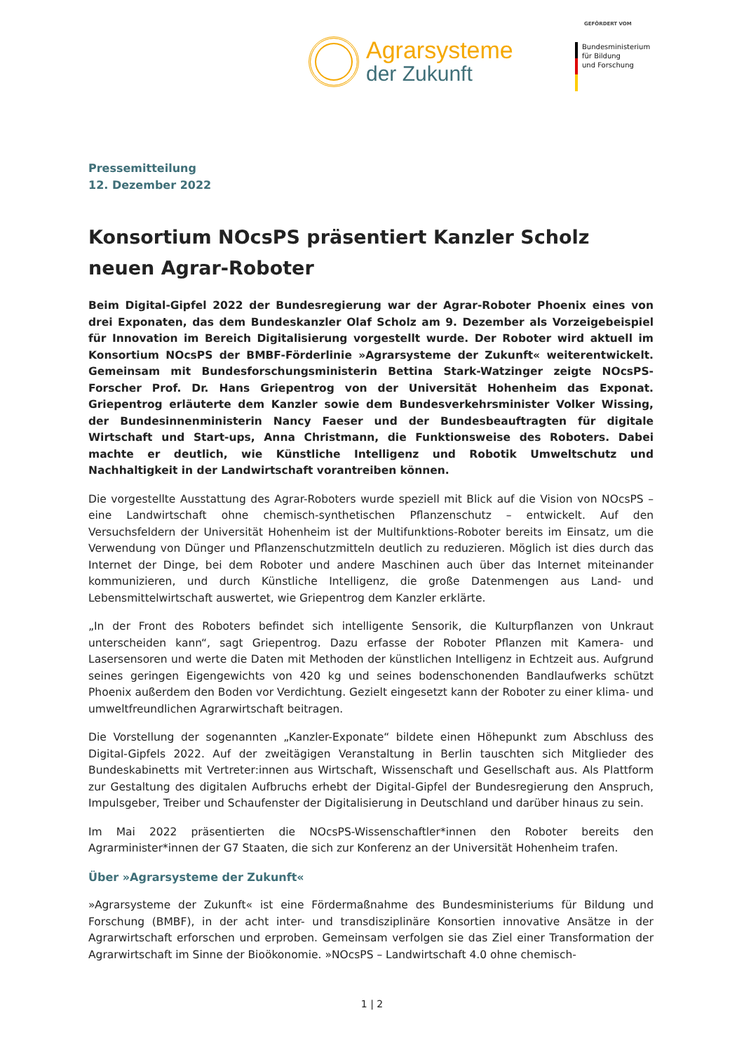Agrarsysteme
der Zukunft
GEFÖRDERT VOM
Bundesministerium
für Bildung
und Forschung
Pressemitteilung
12. Dezember 2022
Konsortium NOcsPS präsentiert Kanzler Scholz neuen Agrar-Roboter
Beim Digital-Gipfel 2022 der Bundesregierung war der Agrar-Roboter Phoenix eines von drei Exponaten, das dem Bundeskanzler Olaf Scholz am 9. Dezember als Vorzeigebeispiel für Innovation im Bereich Digitalisierung vorgestellt wurde. Der Roboter wird aktuell im Konsortium NOcsPS der BMBF-Förderlinie »Agrarsysteme der Zukunft« weiterentwickelt. Gemeinsam mit Bundesforschungsministerin Bettina Stark-Watzinger zeigte NOcsPS-Forscher Prof. Dr. Hans Griepentrog von der Universität Hohenheim das Exponat. Griepentrog erläuterte dem Kanzler sowie dem Bundesverkehrsminister Volker Wissing, der Bundesinnenministerin Nancy Faeser und der Bundesbeauftragten für digitale Wirtschaft und Start-ups, Anna Christmann, die Funktionsweise des Roboters. Dabei machte er deutlich, wie Künstliche Intelligenz und Robotik Umweltschutz und Nachhaltigkeit in der Landwirtschaft vorantreiben können.
Die vorgestellte Ausstattung des Agrar-Roboters wurde speziell mit Blick auf die Vision von NOcsPS – eine Landwirtschaft ohne chemisch-synthetischen Pflanzenschutz – entwickelt. Auf den Versuchsfeldern der Universität Hohenheim ist der Multifunktions-Roboter bereits im Einsatz, um die Verwendung von Dünger und Pflanzenschutzmitteln deutlich zu reduzieren. Möglich ist dies durch das Internet der Dinge, bei dem Roboter und andere Maschinen auch über das Internet miteinander kommunizieren, und durch Künstliche Intelligenz, die große Datenmengen aus Land- und Lebensmittelwirtschaft auswertet, wie Griepentrog dem Kanzler erklärte.
„In der Front des Roboters befindet sich intelligente Sensorik, die Kulturpflanzen von Unkraut unterscheiden kann“, sagt Griepentrog. Dazu erfasse der Roboter Pflanzen mit Kamera- und Lasersensoren und werte die Daten mit Methoden der künstlichen Intelligenz in Echtzeit aus. Aufgrund seines geringen Eigengewichts von 420 kg und seines bodenschonenden Bandlaufwerks schützt Phoenix außerdem den Boden vor Verdichtung. Gezielt eingesetzt kann der Roboter zu einer klima- und umweltfreundlichen Agrarwirtschaft beitragen.
Die Vorstellung der sogenannten „Kanzler-Exponate“ bildete einen Höhepunkt zum Abschluss des Digital-Gipfels 2022. Auf der zweitägigen Veranstaltung in Berlin tauschten sich Mitglieder des Bundeskabinetts mit Vertreter:innen aus Wirtschaft, Wissenschaft und Gesellschaft aus. Als Plattform zur Gestaltung des digitalen Aufbruchs erhebt der Digital-Gipfel der Bundesregierung den Anspruch, Impulsgeber, Treiber und Schaufenster der Digitalisierung in Deutschland und darüber hinaus zu sein.
Im Mai 2022 präsentierten die NOcsPS-Wissenschaftler*innen den Roboter bereits den Agrarminister*innen der G7 Staaten, die sich zur Konferenz an der Universität Hohenheim trafen.
Über »Agrarsysteme der Zukunft«
»Agrarsysteme der Zukunft« ist eine Fördermaßnahme des Bundesministeriums für Bildung und Forschung (BMBF), in der acht inter- und transdisziplinäre Konsortien innovative Ansätze in der Agrarwirtschaft erforschen und erproben. Gemeinsam verfolgen sie das Ziel einer Transformation der Agrarwirtschaft im Sinne der Bioökonomie. »NOcsPS – Landwirtschaft 4.0 ohne chemisch-
1 | 2